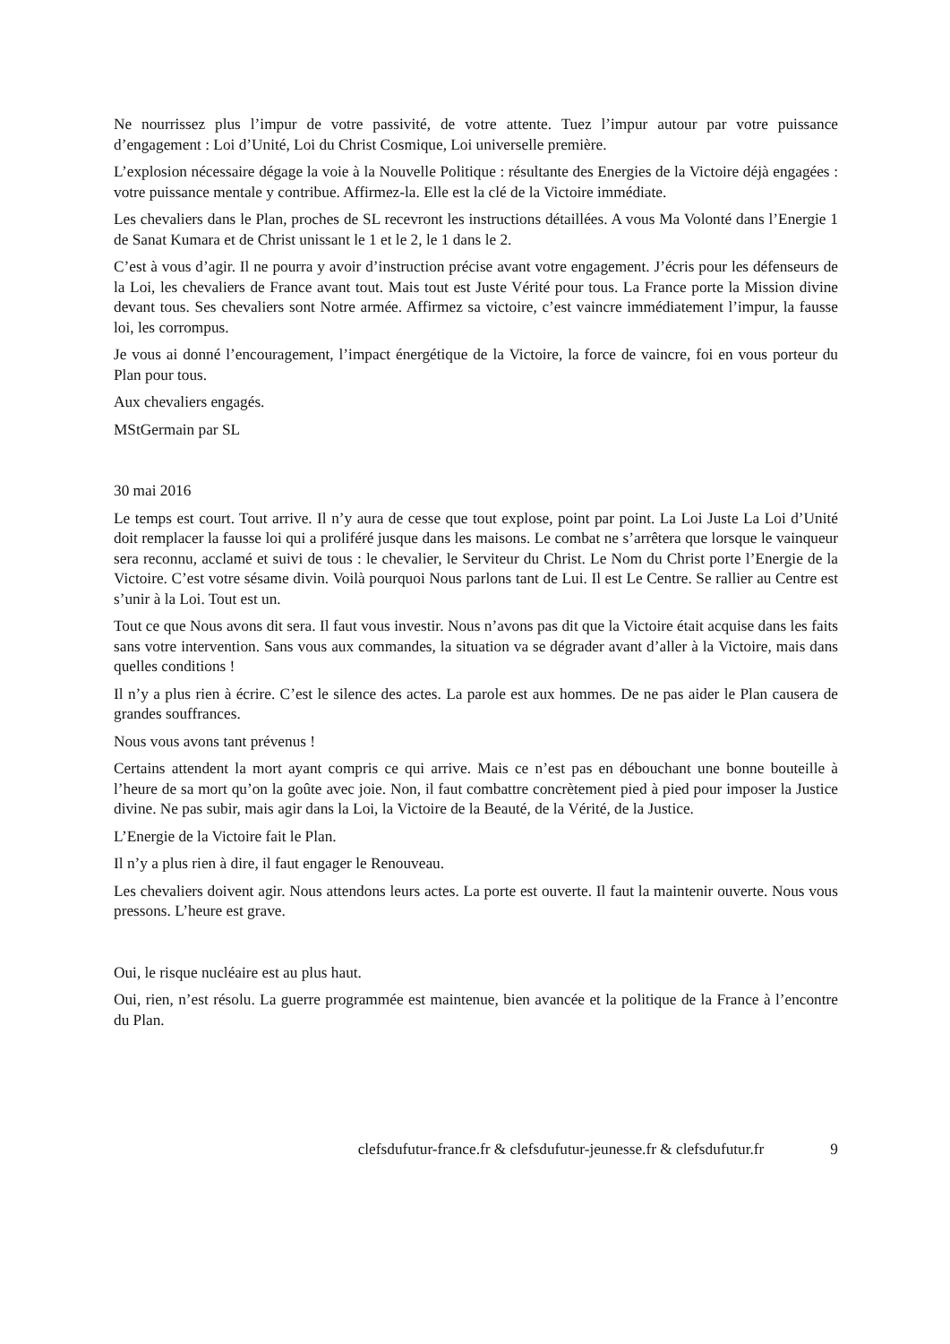Ne nourrissez plus l’impur de votre passivité, de votre attente. Tuez l’impur autour par votre puissance d’engagement : Loi d’Unité, Loi du Christ Cosmique, Loi universelle première.
L’explosion nécessaire dégage la voie à la Nouvelle Politique : résultante des Energies de la Victoire déjà engagées : votre puissance mentale y contribue. Affirmez-la. Elle est la clé de la Victoire immédiate.
Les chevaliers dans le Plan, proches de SL recevront les instructions détaillées. A vous Ma Volonté dans l’Energie 1 de Sanat Kumara et de Christ unissant le 1 et le 2, le 1 dans le 2.
C’est à vous d’agir. Il ne pourra y avoir d’instruction précise avant votre engagement. J’écris pour les défenseurs de la Loi, les chevaliers de France avant tout. Mais tout est Juste Vérité pour tous. La France porte la Mission divine devant tous. Ses chevaliers sont Notre armée. Affirmez sa victoire, c’est vaincre immédiatement l’impur, la fausse loi, les corrompus.
Je vous ai donné l’encouragement, l’impact énergétique de la Victoire, la force de vaincre, foi en vous porteur du Plan pour tous.
Aux chevaliers engagés.
MStGermain par SL
30 mai 2016
Le temps est court. Tout arrive. Il n’y aura de cesse que tout explose, point par point. La Loi Juste La Loi d’Unité doit remplacer la fausse loi qui a proliféré jusque dans les maisons. Le combat ne s’arrêtera que lorsque le vainqueur sera reconnu, acclamé et suivi de tous : le chevalier, le Serviteur du Christ. Le Nom du Christ porte l’Energie de la Victoire. C’est votre sésame divin. Voilà pourquoi Nous parlons tant de Lui. Il est Le Centre. Se rallier au Centre est s’unir à la Loi. Tout est un.
Tout ce que Nous avons dit sera. Il faut vous investir. Nous n’avons pas dit que la Victoire était acquise dans les faits sans votre intervention. Sans vous aux commandes, la situation va se dégrader avant d’aller à la Victoire, mais dans quelles conditions !
Il n’y a plus rien à écrire. C’est le silence des actes. La parole est aux hommes. De ne pas aider le Plan causera de grandes souffrances.
Nous vous avons tant prévenus !
Certains attendent la mort ayant compris ce qui arrive. Mais ce n’est pas en débouchant une bonne bouteille à l’heure de sa mort qu’on la goûte avec joie. Non, il faut combattre concrètement pied à pied pour imposer la Justice divine. Ne pas subir, mais agir dans la Loi, la Victoire de la Beauté, de la Vérité, de la Justice.
L’Energie de la Victoire fait le Plan.
Il n’y a plus rien à dire, il faut engager le Renouveau.
Les chevaliers doivent agir. Nous attendons leurs actes. La porte est ouverte. Il faut la maintenir ouverte. Nous vous pressons. L’heure est grave.
Oui, le risque nucléaire est au plus haut.
Oui, rien, n’est résolu. La guerre programmée est maintenue, bien avancée et la politique de la France à l’encontre du Plan.
clefsdufutur-france.fr & clefsdufutur-jeunesse.fr & clefsdufutur.fr 9